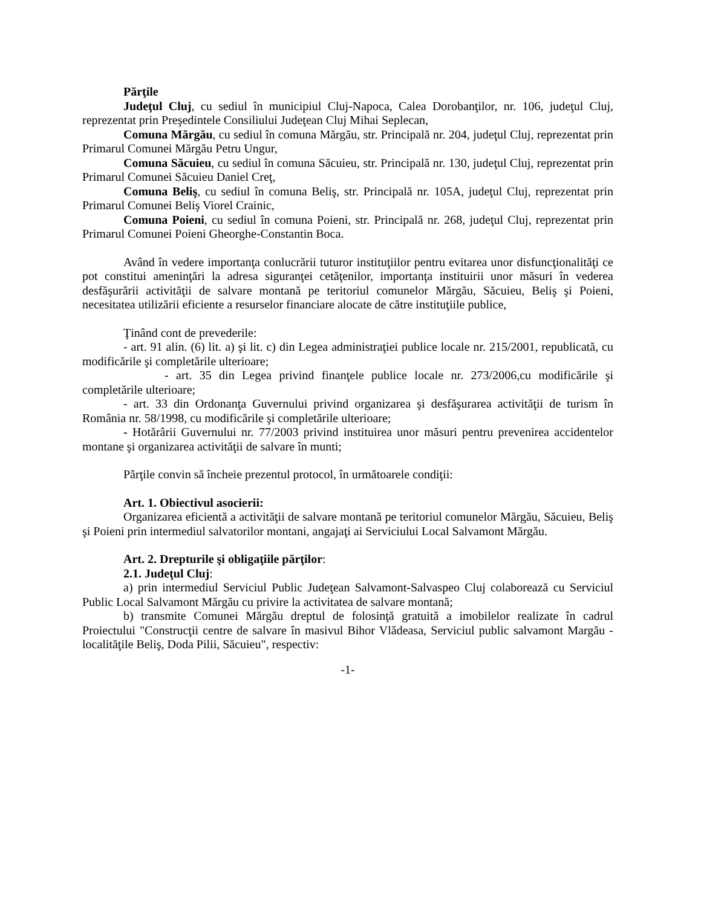Părţile
Judeţul Cluj, cu sediul în municipiul Cluj-Napoca, Calea Dorobanţilor, nr. 106, judeţul Cluj, reprezentat prin Preşedintele Consiliului Judeţean Cluj Mihai Seplecan,
Comuna Mărgău, cu sediul în comuna Mărgău, str. Principală nr. 204, judeţul Cluj, reprezentat prin Primarul Comunei Mărgău Petru Ungur,
Comuna Săcuieu, cu sediul în comuna Săcuieu, str. Principală nr. 130, judeţul Cluj, reprezentat prin Primarul Comunei Săcuieu Daniel Creţ,
Comuna Beliş, cu sediul în comuna Beliş, str. Principală nr. 105A, judeţul Cluj, reprezentat prin Primarul Comunei Beliş Viorel Crainic,
Comuna Poieni, cu sediul în comuna Poieni, str. Principală nr. 268, judeţul Cluj, reprezentat prin Primarul Comunei Poieni Gheorghe-Constantin Boca.
Având în vedere importanţa conlucrării tuturor instituţiilor pentru evitarea unor disfuncţionalităţi ce pot constitui ameninţări la adresa siguranţei cetăţenilor, importanţa instituirii unor măsuri în vederea desfăşurării activităţii de salvare montană pe teritoriul comunelor Mărgău, Săcuieu, Beliş şi Poieni, necesitatea utilizării eficiente a resurselor financiare alocate de către instituţiile publice,
Ţinând cont de prevederile:
- art. 91 alin. (6) lit. a) şi lit. c) din Legea administraţiei publice locale nr. 215/2001, republicată, cu modificările şi completările ulterioare;
- art. 35 din Legea privind finanţele publice locale nr. 273/2006,cu modificările şi completările ulterioare;
- art. 33 din Ordonanţa Guvernului privind organizarea şi desfăşurarea activităţii de turism în România nr. 58/1998, cu modificările şi completările ulterioare;
- Hotărârii Guvernului nr. 77/2003 privind instituirea unor măsuri pentru prevenirea accidentelor montane şi organizarea activităţii de salvare în munti;
Părţile convin să încheie prezentul protocol, în următoarele condiţii:
Art. 1. Obiectivul asocierii:
Organizarea eficientă a activităţii de salvare montană pe teritoriul comunelor Mărgău, Săcuieu, Beliş şi Poieni prin intermediul salvatorilor montani, angajaţi ai Serviciului Local Salvamont Mărgău.
Art. 2. Drepturile şi obligaţiile părţilor:
2.1. Judeţul Cluj:
a) prin intermediul Serviciul Public Judeţean Salvamont-Salvaspeo Cluj colaborează cu Serviciul Public Local Salvamont Mărgău cu privire la activitatea de salvare montană;
b) transmite Comunei Mărgău dreptul de folosinţă gratuită a imobilelor realizate în cadrul Proiectului "Construcţii centre de salvare în masivul Bihor Vlădeasa, Serviciul public salvamont Margău - localităţile Beliş, Doda Pilii, Săcuieu", respectiv:
-1-